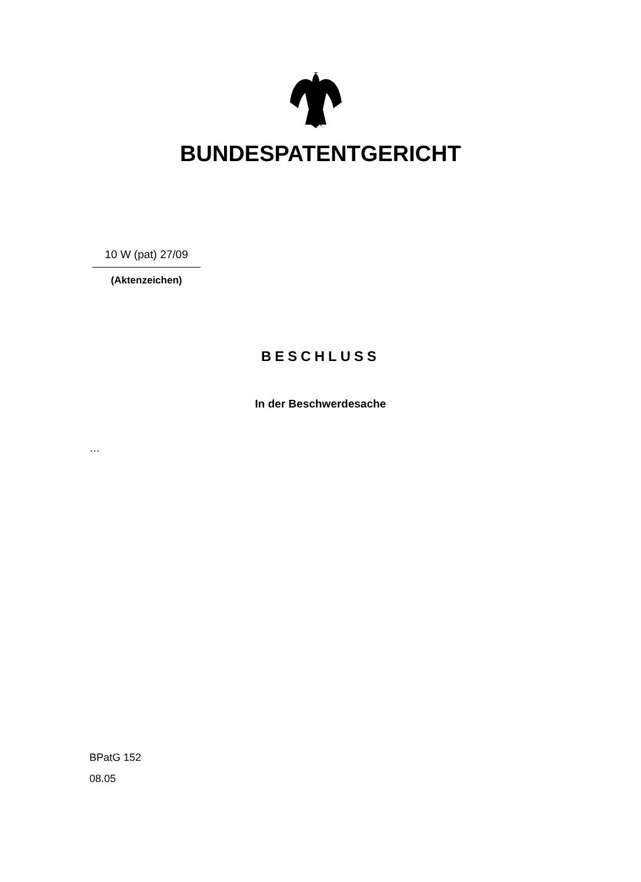BUNDESPATENTGERICHT
10 W (pat) 27/09
(Aktenzeichen)
BESCHLUSS
In der Beschwerdesache
…
BPatG 152
08.05